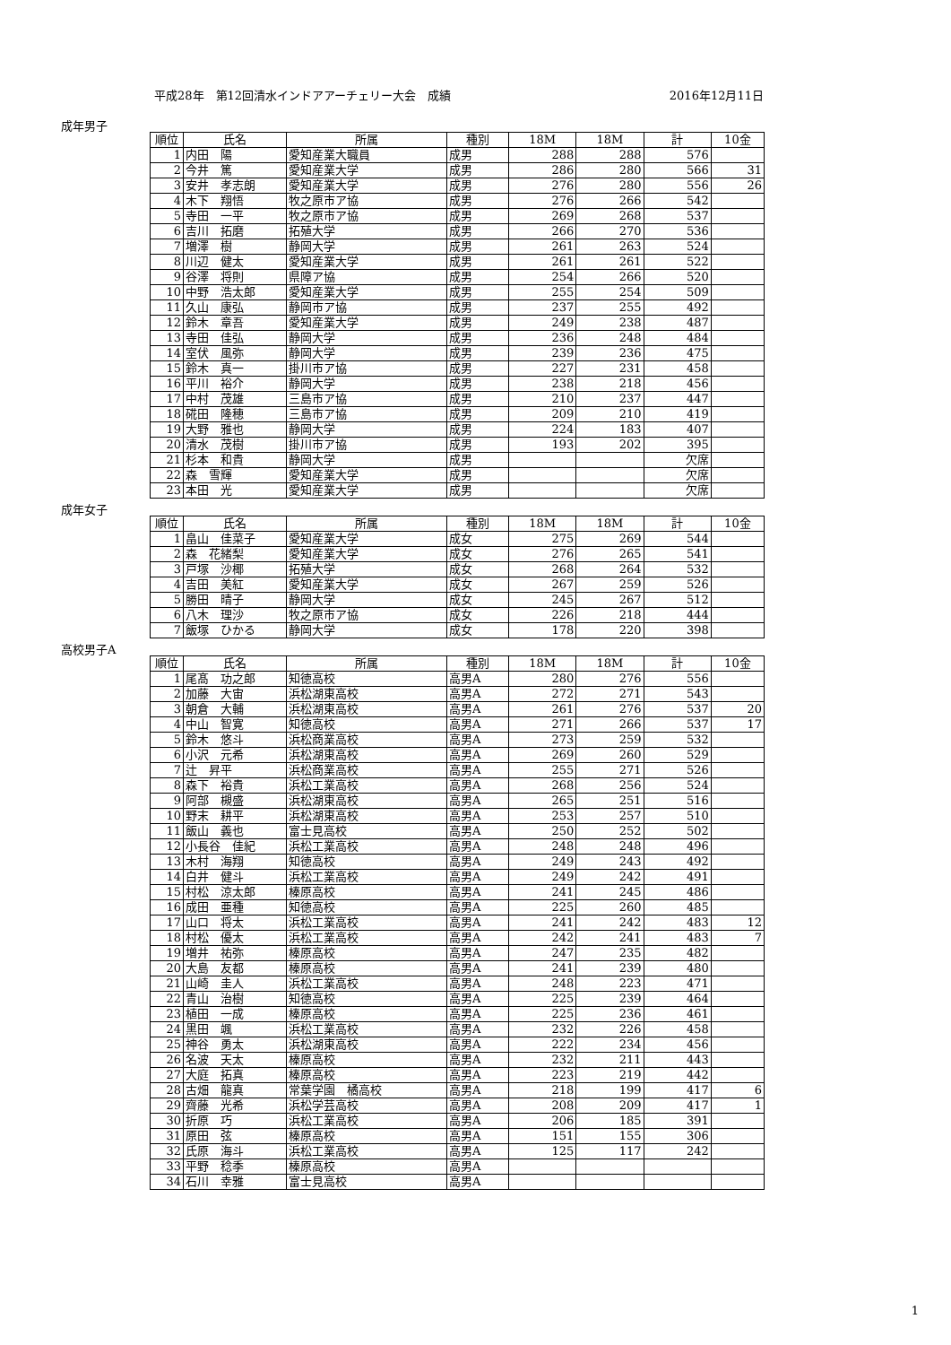平成28年　第12回清水インドアアーチェリー大会　成績 2016年12月11日
成年男子
| 順位 | 氏名 | 所属 | 種別 | 18M | 18M | 計 | 10金 |
| --- | --- | --- | --- | --- | --- | --- | --- |
| 1 | 内田 陽 | 愛知産業大職員 | 成男 | 288 | 288 | 576 | |
| 2 | 今井 篤 | 愛知産業大学 | 成男 | 286 | 280 | 566 | 31 |
| 3 | 安井 孝志朗 | 愛知産業大学 | 成男 | 276 | 280 | 556 | 26 |
| 4 | 木下 翔悟 | 牧之原市ア協 | 成男 | 276 | 266 | 542 | |
| 5 | 寺田 一平 | 牧之原市ア協 | 成男 | 269 | 268 | 537 | |
| 6 | 吉川 拓磨 | 拓殖大学 | 成男 | 266 | 270 | 536 | |
| 7 | 増澤 樹 | 静岡大学 | 成男 | 261 | 263 | 524 | |
| 8 | 川辺 健太 | 愛知産業大学 | 成男 | 261 | 261 | 522 | |
| 9 | 谷澤 将則 | 県障ア協 | 成男 | 254 | 266 | 520 | |
| 10 | 中野 浩太郎 | 愛知産業大学 | 成男 | 255 | 254 | 509 | |
| 11 | 久山 康弘 | 静岡市ア協 | 成男 | 237 | 255 | 492 | |
| 12 | 鈴木 章吾 | 愛知産業大学 | 成男 | 249 | 238 | 487 | |
| 13 | 寺田 佳弘 | 静岡大学 | 成男 | 236 | 248 | 484 | |
| 14 | 室伏 風弥 | 静岡大学 | 成男 | 239 | 236 | 475 | |
| 15 | 鈴木 真一 | 掛川市ア協 | 成男 | 227 | 231 | 458 | |
| 16 | 平川 裕介 | 静岡大学 | 成男 | 238 | 218 | 456 | |
| 17 | 中村 茂雄 | 三島市ア協 | 成男 | 210 | 237 | 447 | |
| 18 | 硴田 隆穂 | 三島市ア協 | 成男 | 209 | 210 | 419 | |
| 19 | 大野 雅也 | 静岡大学 | 成男 | 224 | 183 | 407 | |
| 20 | 清水 茂樹 | 掛川市ア協 | 成男 | 193 | 202 | 395 | |
| 21 | 杉本 和貴 | 静岡大学 | 成男 | | | 欠席 | |
| 22 | 森 雪輝 | 愛知産業大学 | 成男 | | | 欠席 | |
| 23 | 本田 光 | 愛知産業大学 | 成男 | | | 欠席 | |
成年女子
| 順位 | 氏名 | 所属 | 種別 | 18M | 18M | 計 | 10金 |
| --- | --- | --- | --- | --- | --- | --- | --- |
| 1 | 畠山 佳菜子 | 愛知産業大学 | 成女 | 275 | 269 | 544 | |
| 2 | 森 花緒梨 | 愛知産業大学 | 成女 | 276 | 265 | 541 | |
| 3 | 戸塚 沙椰 | 拓殖大学 | 成女 | 268 | 264 | 532 | |
| 4 | 吉田 美紅 | 愛知産業大学 | 成女 | 267 | 259 | 526 | |
| 5 | 勝田 晴子 | 静岡大学 | 成女 | 245 | 267 | 512 | |
| 6 | 八木 理沙 | 牧之原市ア協 | 成女 | 226 | 218 | 444 | |
| 7 | 飯塚 ひかる | 静岡大学 | 成女 | 178 | 220 | 398 | |
高校男子A
| 順位 | 氏名 | 所属 | 種別 | 18M | 18M | 計 | 10金 |
| --- | --- | --- | --- | --- | --- | --- | --- |
| 1 | 尾髙 功之郎 | 知徳高校 | 高男A | 280 | 276 | 556 | |
| 2 | 加藤 大宙 | 浜松湖東高校 | 高男A | 272 | 271 | 543 | |
| 3 | 朝倉 大輔 | 浜松湖東高校 | 高男A | 261 | 276 | 537 | 20 |
| 4 | 中山 智寛 | 知徳高校 | 高男A | 271 | 266 | 537 | 17 |
| 5 | 鈴木 悠斗 | 浜松商業高校 | 高男A | 273 | 259 | 532 | |
| 6 | 小沢 元希 | 浜松湖東高校 | 高男A | 269 | 260 | 529 | |
| 7 | 辻 昇平 | 浜松商業高校 | 高男A | 255 | 271 | 526 | |
| 8 | 森下 裕貴 | 浜松工業高校 | 高男A | 268 | 256 | 524 | |
| 9 | 阿部 槻盛 | 浜松湖東高校 | 高男A | 265 | 251 | 516 | |
| 10 | 野末 耕平 | 浜松湖東高校 | 高男A | 253 | 257 | 510 | |
| 11 | 飯山 義也 | 富士見高校 | 高男A | 250 | 252 | 502 | |
| 12 | 小長谷 佳紀 | 浜松工業高校 | 高男A | 248 | 248 | 496 | |
| 13 | 木村 海翔 | 知徳高校 | 高男A | 249 | 243 | 492 | |
| 14 | 白井 健斗 | 浜松工業高校 | 高男A | 249 | 242 | 491 | |
| 15 | 村松 涼太郎 | 榛原高校 | 高男A | 241 | 245 | 486 | |
| 16 | 成田 亜種 | 知徳高校 | 高男A | 225 | 260 | 485 | |
| 17 | 山口 将太 | 浜松工業高校 | 高男A | 241 | 242 | 483 | 12 |
| 18 | 村松 優太 | 浜松工業高校 | 高男A | 242 | 241 | 483 | 7 |
| 19 | 増井 祐弥 | 榛原高校 | 高男A | 247 | 235 | 482 | |
| 20 | 大島 友都 | 榛原高校 | 高男A | 241 | 239 | 480 | |
| 21 | 山崎 圭人 | 浜松工業高校 | 高男A | 248 | 223 | 471 | |
| 22 | 青山 治樹 | 知徳高校 | 高男A | 225 | 239 | 464 | |
| 23 | 植田 一成 | 榛原高校 | 高男A | 225 | 236 | 461 | |
| 24 | 黒田 颯 | 浜松工業高校 | 高男A | 232 | 226 | 458 | |
| 25 | 神谷 勇太 | 浜松湖東高校 | 高男A | 222 | 234 | 456 | |
| 26 | 名波 天太 | 榛原高校 | 高男A | 232 | 211 | 443 | |
| 27 | 大庭 拓真 | 榛原高校 | 高男A | 223 | 219 | 442 | |
| 28 | 古畑 龍真 | 常葉学園 橘高校 | 高男A | 218 | 199 | 417 | 6 |
| 29 | 齊藤 光希 | 浜松学芸高校 | 高男A | 208 | 209 | 417 | 1 |
| 30 | 折原 巧 | 浜松工業高校 | 高男A | 206 | 185 | 391 | |
| 31 | 原田 弦 | 榛原高校 | 高男A | 151 | 155 | 306 | |
| 32 | 氏原 海斗 | 浜松工業高校 | 高男A | 125 | 117 | 242 | |
| 33 | 平野 稔季 | 榛原高校 | 高男A | | | | |
| 34 | 石川 幸雅 | 富士見高校 | 高男A | | | | |
1